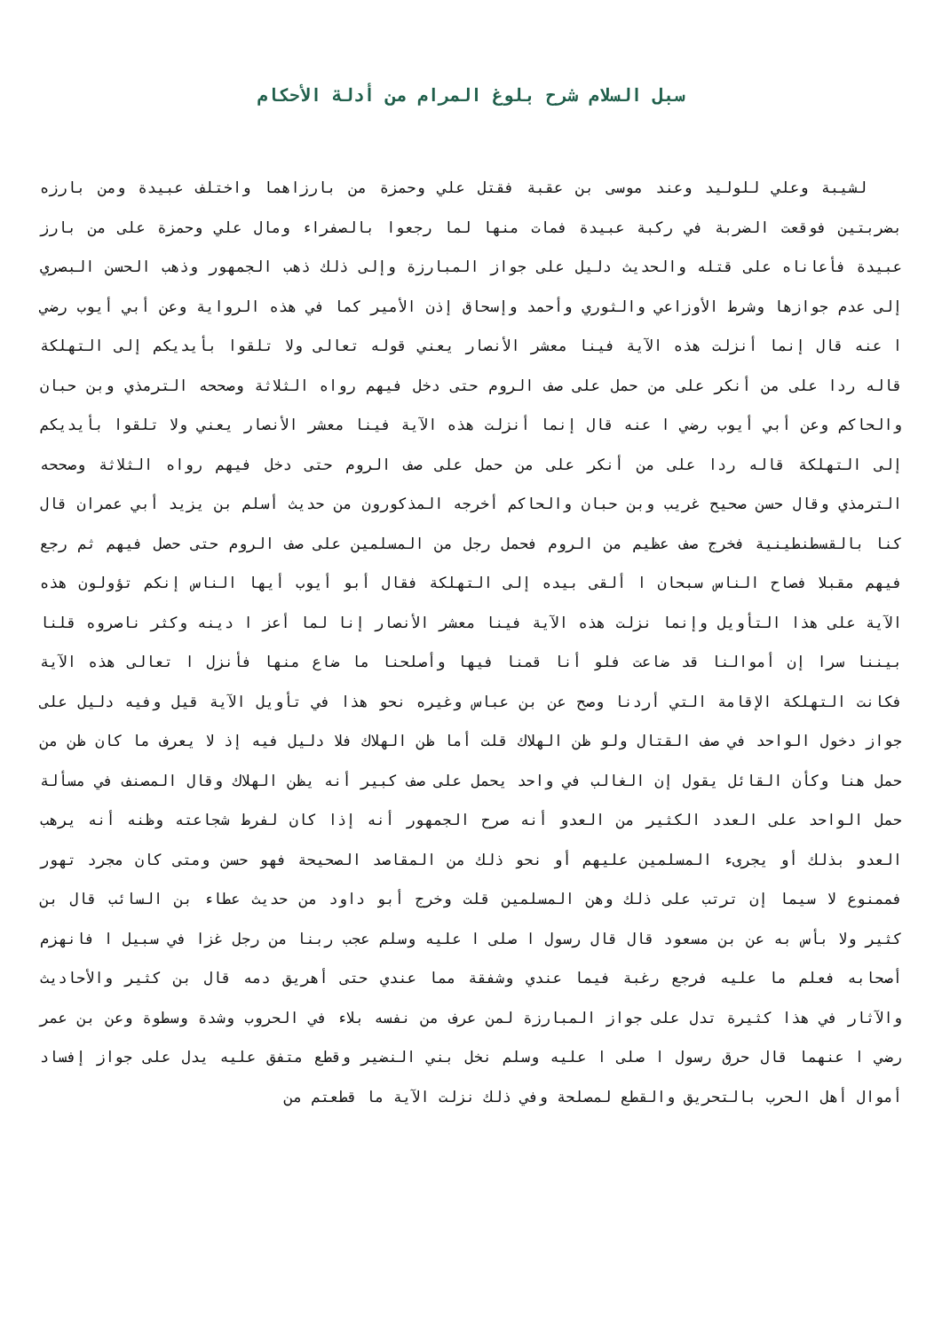سبل السلام شرح بلوغ المرام من أدلة الأحكام
لشيبة وعلي للوليد وعند موسى بن عقبة فقتل علي وحمزة من بارزاهما واختلف عبيدة ومن بارزه بضربتين فوقعت الضربة في ركبة عبيدة فمات منها لما رجعوا بالصفراء ومال علي وحمزة على من بارز عبيدة فأعاناه على قتله والحديث دليل على جواز المبارزة وإلى ذلك ذهب الجمهور وذهب الحسن البصري إلى عدم جوازها وشرط الأوزاعي والثوري وأحمد وإسحاق إذن الأمير كما في هذه الرواية وعن أبي أيوب رضي ا عنه قال إنما أنزلت هذه الآية فينا معشر الأنصار يعني قوله تعالى ولا تلقوا بأيديكم إلى التهلكة قاله ردا على من أنكر على من حمل على صف الروم حتى دخل فيهم رواه الثلاثة وصححه الترمذي وبن حبان والحاكم وعن أبي أيوب رضي ا عنه قال إنما أنزلت هذه الآية فينا معشر الأنصار يعني ولا تلقوا بأيديكم إلى التهلكة قاله ردا على من أنكر على من حمل على صف الروم حتى دخل فيهم رواه الثلاثة وصححه الترمذي وقال حسن صحيح غريب وبن حبان والحاكم أخرجه المذكورون من حديث أسلم بن يزيد أبي عمران قال كنا بالقسطنطينية فخرج صف عظيم من الروم فحمل رجل من المسلمين على صف الروم حتى حصل فيهم ثم رجع فيهم مقبلا فصاح الناس سبحان ا ألقى بيده إلى التهلكة فقال أبو أيوب أيها الناس إنكم تؤولون هذه الآية على هذا التأويل وإنما نزلت هذه الآية فينا معشر الأنصار إنا لما أعز ا دينه وكثر ناصروه قلنا بيننا سرا إن أموالنا قد ضاعت فلو أنا قمنا فيها وأصلحنا ما ضاع منها فأنزل ا تعالى هذه الآية فكانت التهلكة الإقامة التي أردنا وصح عن بن عباس وغيره نحو هذا في تأويل الآية قيل وفيه دليل على جواز دخول الواحد في صف القتال ولو ظن الهلاك قلت أما ظن الهلاك فلا دليل فيه إذ لا يعرف ما كان ظن من حمل هنا وكأن القائل يقول إن الغالب في واحد يحمل على صف كبير أنه يظن الهلاك وقال المصنف في مسألة حمل الواحد على العدد الكثير من العدو أنه صرح الجمهور أنه إذا كان لفرط شجاعته وظنه أنه يرهب العدو بذلك أو يجرىء المسلمين عليهم أو نحو ذلك من المقاصد الصحيحة فهو حسن ومتى كان مجرد تهور فممنوع لا سيما إن ترتب على ذلك وهن المسلمين قلت وخرج أبو داود من حديث عطاء بن السائب قال بن كثير ولا بأس به عن بن مسعود قال قال رسول ا صلى ا عليه وسلم عجب ربنا من رجل غزا في سبيل ا فانهزم أصحابه فعلم ما عليه فرجع رغبة فيما عندي وشفقة مما عندي حتى أهريق دمه قال بن كثير والأحاديث والآثار في هذا كثيرة تدل على جواز المبارزة لمن عرف من نفسه بلاء في الحروب وشدة وسطوة وعن بن عمر رضي ا عنهما قال حرق رسول ا صلى ا عليه وسلم نخل بني النضير وقطع متفق عليه يدل على جواز إفساد أموال أهل الحرب بالتحريق والقطع لمصلحة وفي ذلك نزلت الآية ما قطعتم من